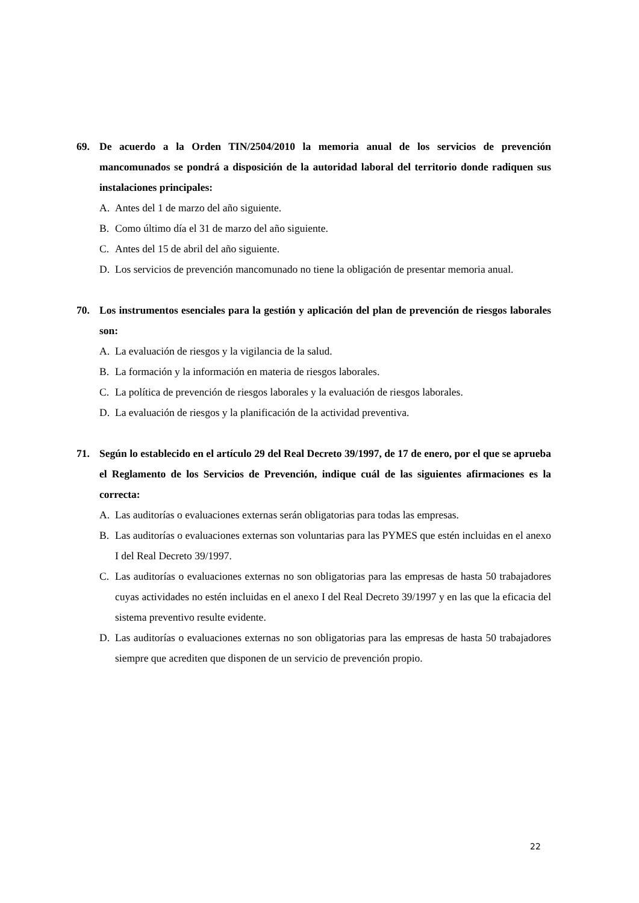69. De acuerdo a la Orden TIN/2504/2010 la memoria anual de los servicios de prevención mancomunados se pondrá a disposición de la autoridad laboral del territorio donde radiquen sus instalaciones principales:
A. Antes del 1 de marzo del año siguiente.
B. Como último día el 31 de marzo del año siguiente.
C. Antes del 15 de abril del año siguiente.
D. Los servicios de prevención mancomunado no tiene la obligación de presentar memoria anual.
70. Los instrumentos esenciales para la gestión y aplicación del plan de prevención de riesgos laborales son:
A. La evaluación de riesgos y la vigilancia de la salud.
B. La formación y la información en materia de riesgos laborales.
C. La política de prevención de riesgos laborales y la evaluación de riesgos laborales.
D. La evaluación de riesgos y la planificación de la actividad preventiva.
71. Según lo establecido en el artículo 29 del Real Decreto 39/1997, de 17 de enero, por el que se aprueba el Reglamento de los Servicios de Prevención, indique cuál de las siguientes afirmaciones es la correcta:
A. Las auditorías o evaluaciones externas serán obligatorias para todas las empresas.
B. Las auditorías o evaluaciones externas son voluntarias para las PYMES que estén incluidas en el anexo I del Real Decreto 39/1997.
C. Las auditorías o evaluaciones externas no son obligatorias para las empresas de hasta 50 trabajadores cuyas actividades no estén incluidas en el anexo I del Real Decreto 39/1997 y en las que la eficacia del sistema preventivo resulte evidente.
D. Las auditorías o evaluaciones externas no son obligatorias para las empresas de hasta 50 trabajadores siempre que acrediten que disponen de un servicio de prevención propio.
22